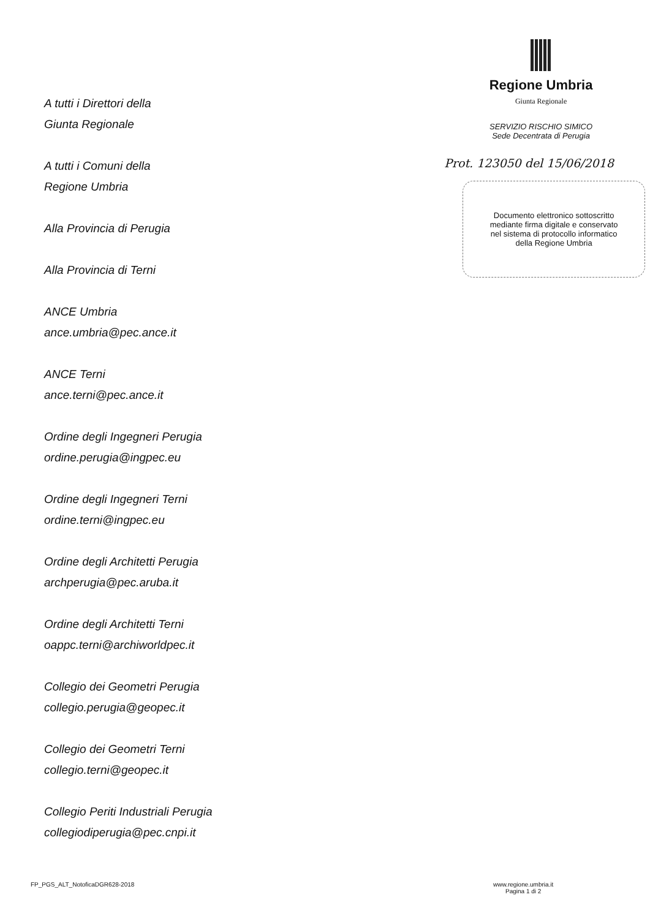A tutti i Direttori della
Giunta Regionale
A tutti i Comuni della
Regione Umbria
Alla Provincia di Perugia
Alla Provincia di Terni
ANCE Umbria
ance.umbria@pec.ance.it
ANCE Terni
ance.terni@pec.ance.it
Ordine degli Ingegneri Perugia
ordine.perugia@ingpec.eu
Ordine degli Ingegneri Terni
ordine.terni@ingpec.eu
Ordine degli Architetti Perugia
archperugia@pec.aruba.it
Ordine degli Architetti Terni
oappc.terni@archiworldpec.it
Collegio dei Geometri Perugia
collegio.perugia@geopec.it
Collegio dei Geometri Terni
collegio.terni@geopec.it
Collegio Periti Industriali Perugia
collegiodiperugia@pec.cnpi.it
Regione Umbria
Giunta Regionale
SERVIZIO RISCHIO SIMICO
Sede Decentrata di Perugia
Prot. 123050 del 15/06/2018
Documento elettronico sottoscritto
mediante firma digitale e conservato
nel sistema di protocollo informatico
della Regione Umbria
FP_PGS_ALT_NotoficaDGR628-2018
www.regione.umbria.it
Pagina 1 di 2